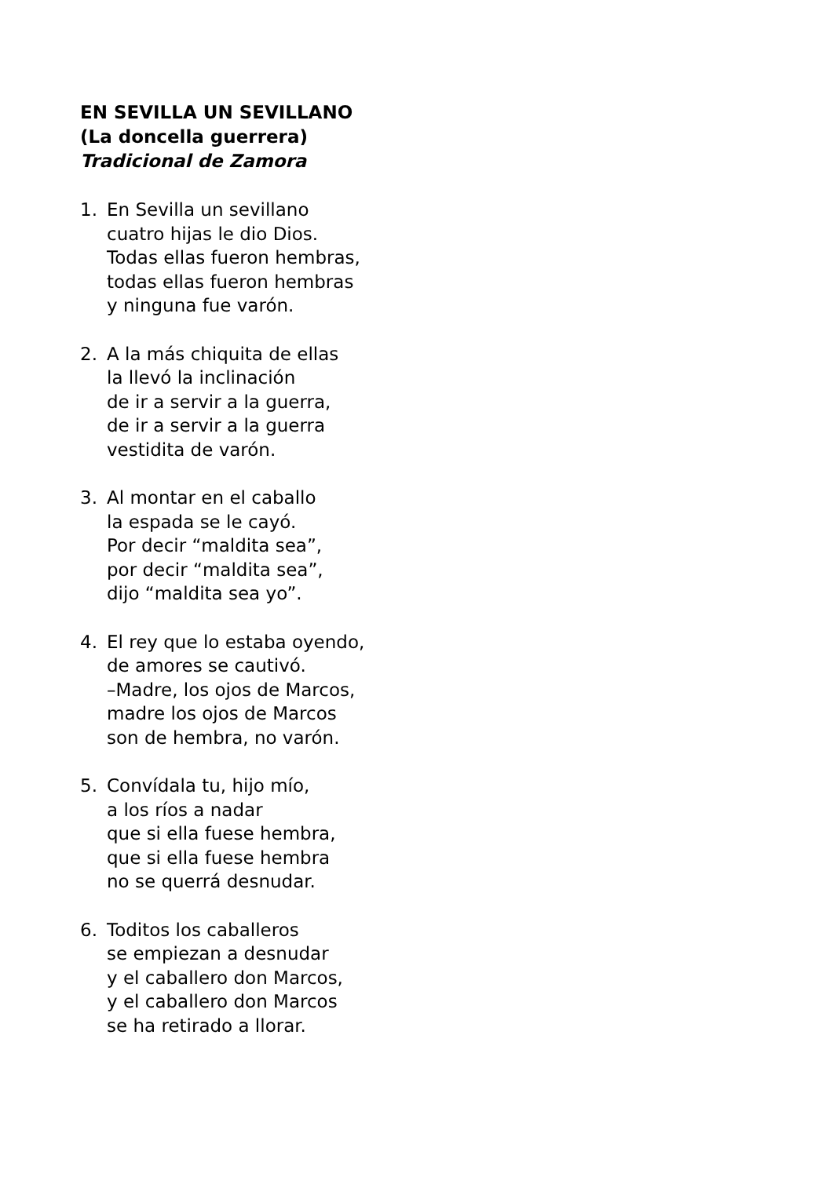EN SEVILLA UN SEVILLANO
(La doncella guerrera)
Tradicional de Zamora
1. En Sevilla un sevillano
cuatro hijas le dio Dios.
Todas ellas fueron hembras,
todas ellas fueron hembras
y ninguna fue varón.
2. A la más chiquita de ellas
la llevó la inclinación
de ir a servir a la guerra,
de ir a servir a la guerra
vestidita de varón.
3. Al montar en el caballo
la espada se le cayó.
Por decir “maldita sea”,
por decir “maldita sea”,
dijo “maldita sea yo”.
4. El rey que lo estaba oyendo,
de amores se cautivó.
–Madre, los ojos de Marcos,
madre los ojos de Marcos
son de hembra, no varón.
5. Convídala tu, hijo mío,
a los ríos a nadar
que si ella fuese hembra,
que si ella fuese hembra
no se querrá desnudar.
6. Toditos los caballeros
se empiezan a desnudar
y el caballero don Marcos,
y el caballero don Marcos
se ha retirado a llorar.